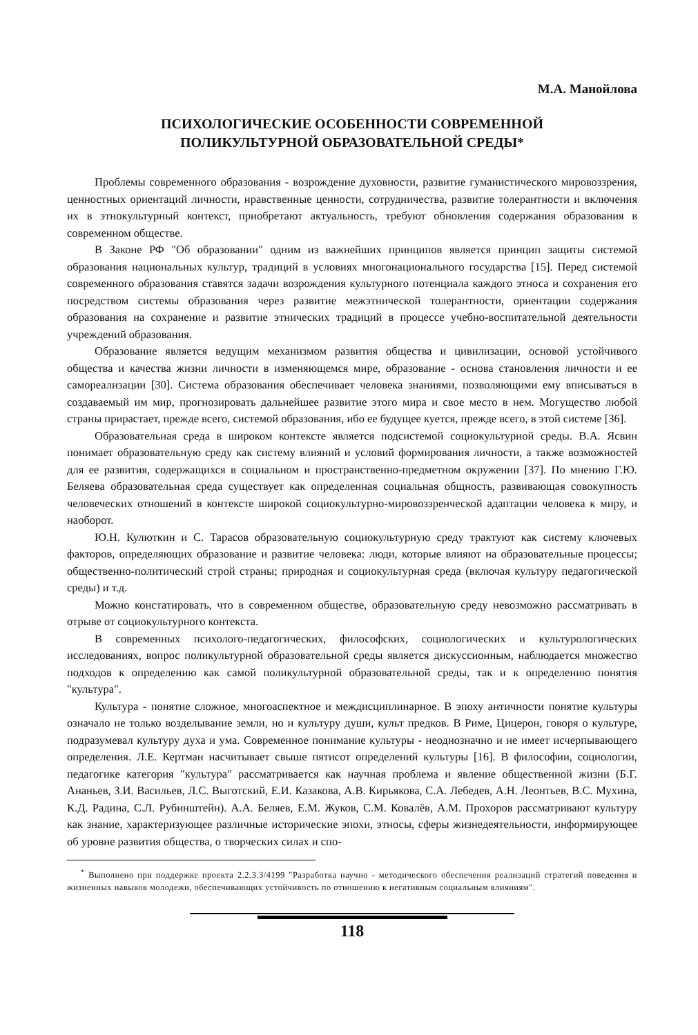М.А. Манойлова
ПСИХОЛОГИЧЕСКИЕ ОСОБЕННОСТИ СОВРЕМЕННОЙ
ПОЛИКУЛЬТУРНОЙ ОБРАЗОВАТЕЛЬНОЙ СРЕДЫ*
Проблемы современного образования - возрождение духовности, развитие гуманистического мировоззрения, ценностных ориентаций личности, нравственные ценности, сотрудничества, развитие толерантности и включения их в этнокультурный контекст, приобретают актуальность, требуют обновления содержания образования в современном обществе.
В Законе РФ "Об образовании" одним из важнейших принципов является принцип защиты системой образования национальных культур, традиций в условиях многонационального государства [15]. Перед системой современного образования ставятся задачи возрождения культурного потенциала каждого этноса и сохранения его посредством системы образования через развитие межэтнической толерантности, ориентации содержания образования на сохранение и развитие этнических традиций в процессе учебно-воспитательной деятельности учреждений образования.
Образование является ведущим механизмом развития общества и цивилизации, основой устойчивого общества и качества жизни личности в изменяющемся мире, образование - основа становления личности и ее самореализации [30]. Система образования обеспечивает человека знаниями, позволяющими ему вписываться в создаваемый им мир, прогнозировать дальнейшее развитие этого мира и свое место в нем. Могущество любой страны прирастает, прежде всего, системой образования, ибо ее будущее куется, прежде всего, в этой системе [36].
Образовательная среда в широком контексте является подсистемой социокультурной среды. В.А. Ясвин понимает образовательную среду как систему влияний и условий формирования личности, а также возможностей для ее развития, содержащихся в социальном и пространственно-предметном окружении [37]. По мнению Г.Ю. Беляева образовательная среда существует как определенная социальная общность, развивающая совокупность человеческих отношений в контексте широкой социокультурно-мировоззренческой адаптации человека к миру, и наоборот.
Ю.Н. Кулюткин и С. Тарасов образовательную социокультурную среду трактуют как систему ключевых факторов, определяющих образование и развитие человека: люди, которые влияют на образовательные процессы; общественно-политический строй страны; природная и социокультурная среда (включая культуру педагогической среды) и т.д.
Можно констатировать, что в современном обществе, образовательную среду невозможно рассматривать в отрыве от социокультурного контекста.
В современных психолого-педагогических, философских, социологических и культурологических исследованиях, вопрос поликультурной образовательной среды является дискуссионным, наблюдается множество подходов к определению как самой поликультурной образовательной среды, так и к определению понятия "культура".
Культура - понятие сложное, многоаспектное и междисциплинарное. В эпоху античности понятие культуры означало не только возделывание земли, но и культуру души, культ предков. В Риме, Цицерон, говоря о культуре, подразумевал культуру духа и ума. Современное понимание культуры - неоднозначно и не имеет исчерпывающего определения. Л.Е. Кертман насчитывает свыше пятисот определений культуры [16]. В философии, социологии, педагогике категория "культура" рассматривается как научная проблема и явление общественной жизни (Б.Г. Ананьев, З.И. Васильев, Л.С. Выготский, Е.И. Казакова, А.В. Кирьякова, С.А. Лебедев, А.Н. Леонтьев, В.С. Мухина, К.Д. Радина, С.Л. Рубинштейн). А.А. Беляев, Е.М. Жуков, С.М. Ковалёв, А.М. Прохоров рассматривают культуру как знание, характеризующее различные исторические эпохи, этносы, сферы жизнедеятельности, информирующее об уровне развития общества, о творческих силах и спо-
<sup>*</sup> Выполнено при поддержке проекта 2.2.3.3/4199 "Разработка научно - методического обеспечения реализаций стратегий поведения и жизненных навыков молодежи, обеспечивающих устойчивость по отношению к негативным социальным влияниям".
118